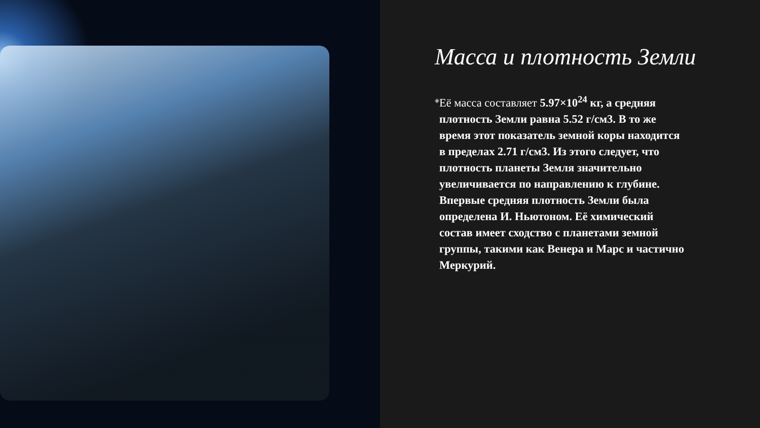Масса и плотность Земли
◈
Её масса составляет 5.97×10<sup>24</sup> кг, а средняя плотность Земли равна 5.52 г/см3. В то же время этот показатель земной коры находится в пределах 2.71 г/см3. Из этого следует, что плотность планеты Земля значительно увеличивается по направлению к глубине. Впервые средняя плотность Земли была определена И. Ньютоном. Её химический состав имеет сходство с планетами земной группы, такими как Венера и Марс и частично Меркурий.